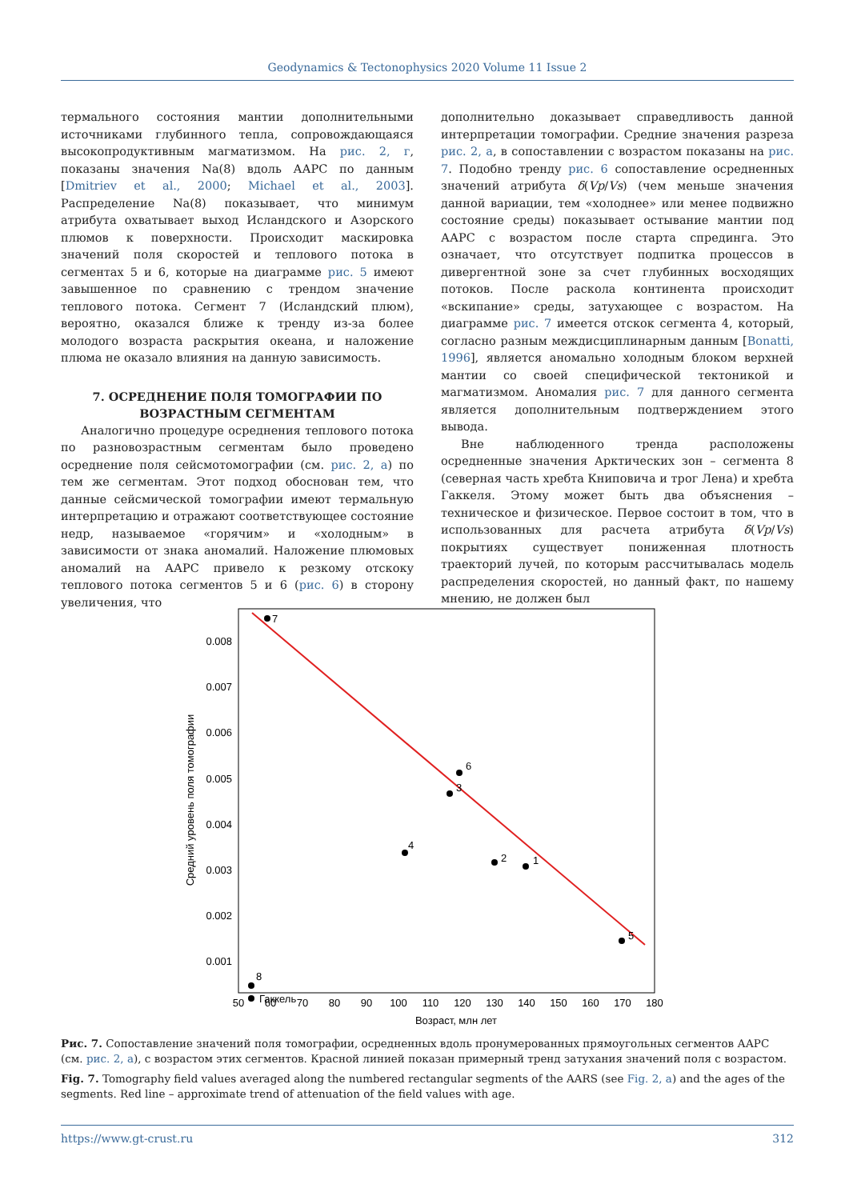Geodynamics & Tectonophysics 2020 Volume 11 Issue 2
термального состояния мантии дополнительными источниками глубинного тепла, сопровождающаяся высокопродуктивным магматизмом. На рис. 2, г, показаны значения Na(8) вдоль ААРС по данным [Dmitriev et al., 2000; Michael et al., 2003]. Распределение Na(8) показывает, что минимум атрибута охватывает выход Исландского и Азорского плюмов к поверхности. Происходит маскировка значений поля скоростей и теплового потока в сегментах 5 и 6, которые на диаграмме рис. 5 имеют завышенное по сравнению с трендом значение теплового потока. Сегмент 7 (Исландский плюм), вероятно, оказался ближе к тренду из-за более молодого возраста раскрытия океана, и наложение плюма не оказало влияния на данную зависимость.
7. ОСРЕДНЕНИЕ ПОЛЯ ТОМОГРАФИИ ПО ВОЗРАСТНЫМ СЕГМЕНТАМ
Аналогично процедуре осреднения теплового потока по разновозрастным сегментам было проведено осреднение поля сейсмотомографии (см. рис. 2, а) по тем же сегментам. Этот подход обоснован тем, что данные сейсмической томографии имеют термальную интерпретацию и отражают соответствующее состояние недр, называемое «горячим» и «холодным» в зависимости от знака аномалий. Наложение плюмовых аномалий на ААРС привело к резкому отскоку теплового потока сегментов 5 и 6 (рис. 6) в сторону увеличения, что
дополнительно доказывает справедливость данной интерпретации томографии. Средние значения разреза рис. 2, а, в сопоставлении с возрастом показаны на рис. 7. Подобно тренду рис. 6 сопоставление осредненных значений атрибута δ(Vp/Vs) (чем меньше значения данной вариации, тем «холоднее» или менее подвижно состояние среды) показывает остывание мантии под ААРС с возрастом после старта спрединга. Это означает, что отсутствует подпитка процессов в дивергентной зоне за счет глубинных восходящих потоков. После раскола континента происходит «вскипание» среды, затухающее с возрастом. На диаграмме рис. 7 имеется отскок сегмента 4, который, согласно разным междисциплинарным данным [Bonatti, 1996], является аномально холодным блоком верхней мантии со своей специфической тектоникой и магматизмом. Аномалия рис. 7 для данного сегмента является дополнительным подтверждением этого вывода.
Вне наблюденного тренда расположены осредненные значения Арктических зон – сегмента 8 (северная часть хребта Книповича и трог Лена) и хребта Гаккеля. Этому может быть два объяснения – техническое и физическое. Первое состоит в том, что в использованных для расчета атрибута δ(Vp/Vs) покрытиях существует пониженная плотность траекторий лучей, по которым рассчитывалась модель распределения скоростей, но данный факт, по нашему мнению, не должен был
0.008
0.007
0.006
0.005
0.004
0.003
0.002
0.001
50
60
70
80
90
100
110
120
130
140
150
160
170
180
Возраст, млн лет
Средний уровень поля томографии
7
6
3
4
2
1
5
8
Гаккель
Рис. 7. Сопоставление значений поля томографии, осредненных вдоль пронумерованных прямоугольных сегментов ААРС (см. рис. 2, а), с возрастом этих сегментов. Красной линией показан примерный тренд затухания значений поля с возрастом.
Fig. 7. Tomography field values averaged along the numbered rectangular segments of the AARS (see Fig. 2, a) and the ages of the segments. Red line – approximate trend of attenuation of the field values with age.
https://www.gt-crust.ru 312